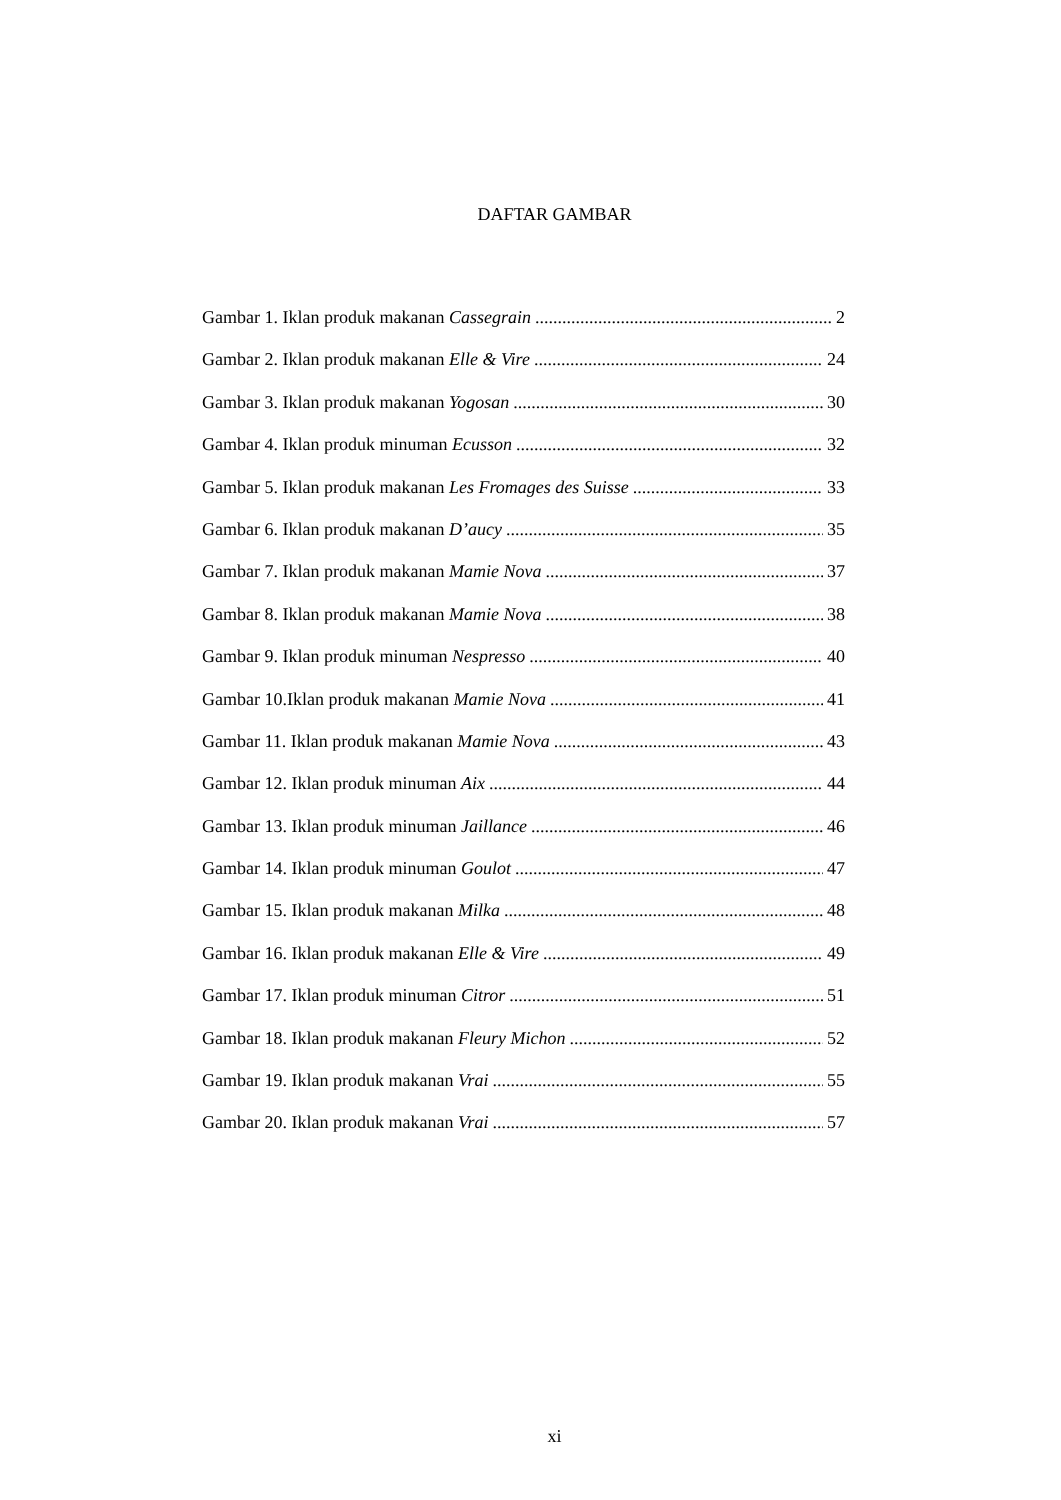DAFTAR GAMBAR
Gambar 1. Iklan produk makanan Cassegrain 2
Gambar 2. Iklan produk makanan Elle & Vire 24
Gambar 3. Iklan produk makanan Yogosan 30
Gambar 4. Iklan produk minuman Ecusson 32
Gambar 5. Iklan produk makanan Les Fromages des Suisse 33
Gambar 6. Iklan produk makanan D’aucy 35
Gambar 7. Iklan produk makanan Mamie Nova 37
Gambar 8. Iklan produk makanan Mamie Nova 38
Gambar 9. Iklan produk minuman Nespresso 40
Gambar 10.Iklan produk makanan Mamie Nova 41
Gambar 11. Iklan produk makanan Mamie Nova 43
Gambar 12. Iklan produk minuman Aix 44
Gambar 13. Iklan produk minuman Jaillance 46
Gambar 14. Iklan produk minuman Goulot 47
Gambar 15. Iklan produk makanan Milka 48
Gambar 16. Iklan produk makanan Elle & Vire 49
Gambar 17. Iklan produk minuman Citror 51
Gambar 18. Iklan produk makanan Fleury Michon 52
Gambar 19. Iklan produk makanan Vrai 55
Gambar 20. Iklan produk makanan Vrai 57
xi